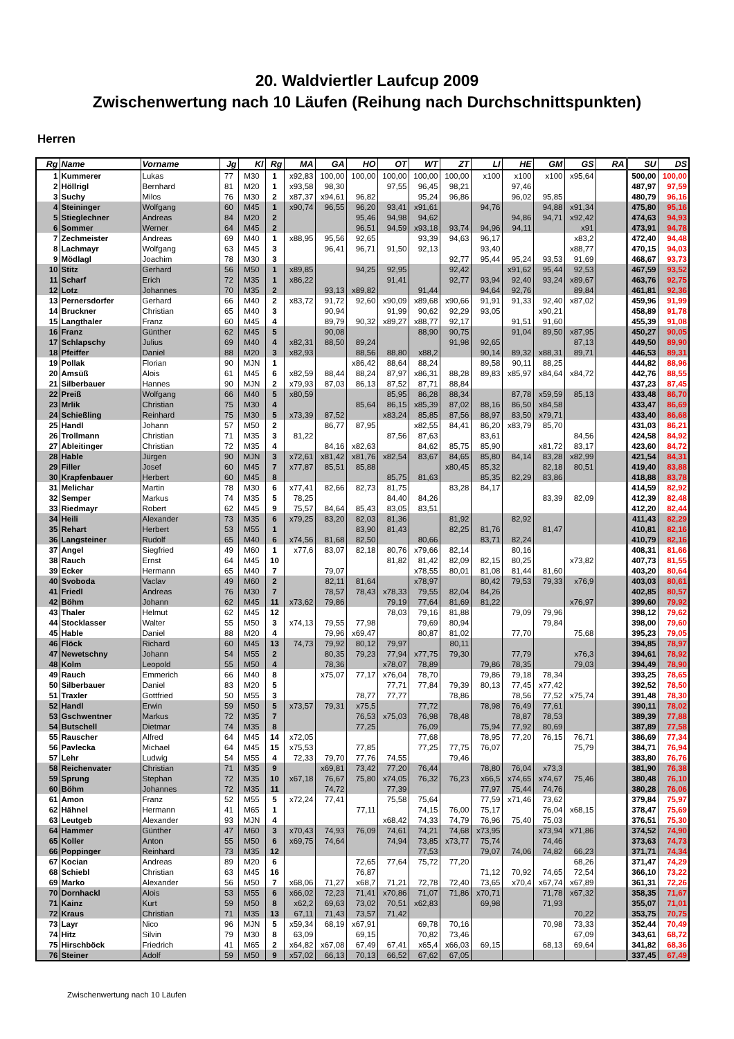20. Waldviertler Laufcup 2009
Zwischenwertung nach 10 Läufen (Reihung nach Durchschnittspunkten)
Herren
| Rg | Name | Vorname | Jg | Kl | Rg | MA | GA | HO | OT | WT | ZT | LI | HE | GM | GS | RA | SU | DS |
| --- | --- | --- | --- | --- | --- | --- | --- | --- | --- | --- | --- | --- | --- | --- | --- | --- | --- | --- |
| 1 | Kummerer | Lukas | 77 | M30 | 1 | x92,83 | 100,00 | 100,00 | 100,00 | 100,00 | 100,00 | x100 | x100 | x100 | x95,64 | | 500,00 | 100,00 |
| 2 | Höllrigl | Bernhard | 81 | M20 | 1 | x93,58 | 98,30 | | 97,55 | 96,45 | 98,21 | | 97,46 | | | | 487,97 | 97,59 |
| 3 | Suchy | Milos | 76 | M30 | 2 | x87,37 | x94,61 | 96,82 | | 95,24 | 96,86 | | 96,02 | 95,85 | | | 480,79 | 96,16 |
| 4 | Steininger | Wolfgang | 60 | M45 | 1 | x90,74 | 96,55 | 96,20 | 93,41 | x91,61 | | 94,76 | | 94,88 | x91,34 | | 475,80 | 95,16 |
| 5 | Stieglechner | Andreas | 84 | M20 | 2 | | | 95,46 | 94,98 | 94,62 | | | 94,86 | 94,71 | x92,42 | | 474,63 | 94,93 |
| 6 | Sommer | Werner | 64 | M45 | 2 | | | 96,51 | 94,59 | x93,18 | 93,74 | 94,96 | 94,11 | | x91 | | 473,91 | 94,78 |
| 7 | Zechmeister | Andreas | 69 | M40 | 1 | x88,95 | 95,56 | 92,65 | | 93,39 | 94,63 | 96,17 | | | x83,2 | | 472,40 | 94,48 |
| 8 | Lachmayr | Wolfgang | 63 | M45 | 3 | | 96,41 | 96,71 | 91,50 | 92,13 | | 93,40 | | | x88,77 | | 470,15 | 94,03 |
| 9 | Mödlagl | Joachim | 78 | M30 | 3 | | | | | | 92,77 | 95,44 | 95,24 | 93,53 | 91,69 | | 468,67 | 93,73 |
| 10 | Stitz | Gerhard | 56 | M50 | 1 | x89,85 | | 94,25 | 92,95 | | 92,42 | | x91,62 | 95,44 | 92,53 | | 467,59 | 93,52 |
| 11 | Scharf | Erich | 72 | M35 | 1 | x86,22 | | | 91,41 | | 92,77 | 93,94 | 92,40 | 93,24 | x89,67 | | 463,76 | 92,75 |
| 12 | Lotz | Johannes | 70 | M35 | 2 | | 93,13 | x89,82 | | 91,44 | | 94,64 | 92,76 | | 89,84 | | 461,81 | 92,36 |
| 13 | Pernersdorfer | Gerhard | 66 | M40 | 2 | x83,72 | 91,72 | 92,60 | x90,09 | x89,68 | x90,66 | 91,91 | 91,33 | 92,40 | x87,02 | | 459,96 | 91,99 |
| 14 | Bruckner | Christian | 65 | M40 | 3 | | 90,94 | | 91,99 | 90,62 | 92,29 | 93,05 | | x90,21 | | | 458,89 | 91,78 |
| 15 | Langthaler | Franz | 60 | M45 | 4 | | 89,79 | 90,32 | x89,27 | x88,77 | 92,17 | | 91,51 | 91,60 | | | 455,39 | 91,08 |
| 16 | Franz | Günther | 62 | M45 | 5 | | 90,08 | | | 88,90 | 90,75 | | 91,04 | 89,50 | x87,95 | | 450,27 | 90,05 |
| 17 | Schlapschy | Julius | 69 | M40 | 4 | x82,31 | 88,50 | 89,24 | | | 91,98 | 92,65 | | | 87,13 | | 449,50 | 89,90 |
| 18 | Pfeiffer | Daniel | 88 | M20 | 3 | x82,93 | | 88,56 | 88,80 | x88,2 | | 90,14 | 89,32 | x88,31 | 89,71 | | 446,53 | 89,31 |
| 19 | Pollak | Florian | 90 | MJN | 1 | | | x86,42 | 88,64 | 88,24 | | 89,58 | 90,11 | 88,25 | | | 444,82 | 88,96 |
| 20 | Amsüß | Alois | 61 | M45 | 6 | x82,59 | 88,44 | 88,24 | 87,97 | x86,31 | 88,28 | 89,83 | x85,97 | x84,64 | x84,72 | | 442,76 | 88,55 |
| 21 | Silberbauer | Hannes | 90 | MJN | 2 | x79,93 | 87,03 | 86,13 | 87,52 | 87,71 | 88,84 | | | | | | 437,23 | 87,45 |
| 22 | Preiß | Wolfgang | 66 | M40 | 5 | x80,59 | | | 85,95 | 86,28 | 88,34 | | 87,78 | x59,59 | 85,13 | | 433,48 | 86,70 |
| 23 | Mrlik | Christian | 75 | M30 | 4 | | | 85,64 | 86,15 | x85,39 | 87,02 | 88,16 | 86,50 | x84,58 | | | 433,47 | 86,69 |
| 24 | Schießling | Reinhard | 75 | M30 | 5 | x73,39 | 87,52 | | x83,24 | 85,85 | 87,56 | 88,97 | 83,50 | x79,71 | | | 433,40 | 86,68 |
| 25 | Handl | Johann | 57 | M50 | 2 | | 86,77 | 87,95 | | x82,55 | 84,41 | 86,20 | x83,79 | 85,70 | | | 431,03 | 86,21 |
| 26 | Trollmann | Christian | 71 | M35 | 3 | 81,22 | | | 87,56 | 87,63 | | 83,61 | | | 84,56 | | 424,58 | 84,92 |
| 27 | Ableitinger | Christian | 72 | M35 | 4 | | 84,16 | x82,63 | | 84,62 | 85,75 | 85,90 | | x81,72 | 83,17 | | 423,60 | 84,72 |
| 28 | Hable | Jürgen | 90 | MJN | 3 | x72,61 | x81,42 | x81,76 | x82,54 | 83,67 | 84,65 | 85,80 | 84,14 | 83,28 | x82,99 | | 421,54 | 84,31 |
| 29 | Filler | Josef | 60 | M45 | 7 | x77,87 | 85,51 | 85,88 | | | x80,45 | 85,32 | | 82,18 | 80,51 | | 419,40 | 83,88 |
| 30 | Krapfenbauer | Herbert | 60 | M45 | 8 | | | | 85,75 | 81,63 | | 85,35 | 82,29 | 83,86 | | | 418,88 | 83,78 |
| 31 | Melichar | Martin | 78 | M30 | 6 | x77,41 | 82,66 | 82,73 | 81,75 | | 83,28 | 84,17 | | | | | 414,59 | 82,92 |
| 32 | Semper | Markus | 74 | M35 | 5 | 78,25 | | | 84,40 | 84,26 | | | | 83,39 | 82,09 | | 412,39 | 82,48 |
| 33 | Riedmayr | Robert | 62 | M45 | 9 | 75,57 | 84,64 | 85,43 | 83,05 | 83,51 | | | | | | | 412,20 | 82,44 |
| 34 | Heili | Alexander | 73 | M35 | 6 | x79,25 | 83,20 | 82,03 | 81,36 | | 81,92 | | 82,92 | | | | 411,43 | 82,29 |
| 35 | Rehart | Herbert | 53 | M55 | 1 | | | 83,90 | 81,43 | | 82,25 | 81,76 | | 81,47 | | | 410,81 | 82,16 |
| 36 | Langsteiner | Rudolf | 65 | M40 | 6 | x74,56 | 81,68 | 82,50 | | 80,66 | | 83,71 | 82,24 | | | | 410,79 | 82,16 |
| 37 | Angel | Siegfried | 49 | M60 | 1 | x77,6 | 83,07 | 82,18 | 80,76 | x79,66 | 82,14 | | 80,16 | | | | 408,31 | 81,66 |
| 38 | Rauch | Ernst | 64 | M45 | 10 | | | | 81,82 | 81,42 | 82,09 | 82,15 | 80,25 | | x73,82 | | 407,73 | 81,55 |
| 39 | Ecker | Hermann | 65 | M40 | 7 | | 79,07 | | | x78,55 | 80,01 | 81,08 | 81,44 | 81,60 | | | 403,20 | 80,64 |
| 40 | Svoboda | Vaclav | 49 | M60 | 2 | | 82,11 | 81,64 | | x78,97 | | 80,42 | 79,53 | 79,33 | x76,9 | | 403,03 | 80,61 |
| 41 | Friedl | Andreas | 76 | M30 | 7 | | 78,57 | 78,43 | x78,33 | 79,55 | 82,04 | 84,26 | | | | | 402,85 | 80,57 |
| 42 | Böhm | Johann | 62 | M45 | 11 | x73,62 | 79,86 | | 79,19 | 77,64 | 81,69 | 81,22 | | | x76,97 | | 399,60 | 79,92 |
| 43 | Thaler | Helmut | 62 | M45 | 12 | | | | 78,03 | 79,16 | 81,88 | | 79,09 | 79,96 | | | 398,12 | 79,62 |
| 44 | Stocklasser | Walter | 55 | M50 | 3 | x74,13 | 79,55 | 77,98 | | 79,69 | 80,94 | | | 79,84 | | | 398,00 | 79,60 |
| 45 | Hable | Daniel | 88 | M20 | 4 | | 79,96 | x69,47 | | 80,87 | 81,02 | | 77,70 | | 75,68 | | 395,23 | 79,05 |
| 46 | Flöck | Richard | 60 | M45 | 13 | 74,73 | 79,92 | 80,12 | 79,97 | | 80,11 | | | | | | 394,85 | 78,97 |
| 47 | Newetschny | Johann | 54 | M55 | 2 | | 80,35 | 79,23 | 77,94 | x77,75 | 79,30 | | 77,79 | | x76,3 | | 394,61 | 78,92 |
| 48 | Kolm | Leopold | 55 | M50 | 4 | | 78,36 | | x78,07 | 78,89 | | 79,86 | 78,35 | | 79,03 | | 394,49 | 78,90 |
| 49 | Rauch | Emmerich | 66 | M40 | 8 | | x75,07 | 77,17 | x76,04 | 78,70 | | 79,86 | 79,18 | 78,34 | | | 393,25 | 78,65 |
| 50 | Silberbauer | Daniel | 83 | M20 | 5 | | | | 77,71 | 77,84 | 79,39 | 80,13 | 77,45 | x77,42 | | | 392,52 | 78,50 |
| 51 | Traxler | Gottfried | 50 | M55 | 3 | | | 78,77 | 77,77 | | 78,86 | | 78,56 | 77,52 | x75,74 | | 391,48 | 78,30 |
| 52 | Handl | Erwin | 59 | M50 | 5 | x73,57 | 79,31 | x75,5 | | 77,72 | | 78,98 | 76,49 | 77,61 | | | 390,11 | 78,02 |
| 53 | Gschwentner | Markus | 72 | M35 | 7 | | | 76,53 | x75,03 | 76,98 | 78,48 | | 78,87 | 78,53 | | | 389,39 | 77,88 |
| 54 | Butschell | Dietmar | 74 | M35 | 8 | | | 77,25 | | 76,09 | | 75,94 | 77,92 | 80,69 | | | 387,89 | 77,58 |
| 55 | Rauscher | Alfred | 64 | M45 | 14 | x72,05 | | | | 77,68 | | 78,95 | 77,20 | 76,15 | 76,71 | | 386,69 | 77,34 |
| 56 | Pavlecka | Michael | 64 | M45 | 15 | x75,53 | | 77,85 | | 77,25 | 77,75 | 76,07 | | | 75,79 | | 384,71 | 76,94 |
| 57 | Lehr | Ludwig | 54 | M55 | 4 | 72,33 | 79,70 | 77,76 | 74,55 | | 79,46 | | | | | | 383,80 | 76,76 |
| 58 | Reichenvater | Christian | 71 | M35 | 9 | | x69,81 | 73,42 | 77,20 | 76,44 | | 78,80 | 76,04 | x73,3 | | | 381,90 | 76,38 |
| 59 | Sprung | Stephan | 72 | M35 | 10 | x67,18 | 76,67 | 75,80 | x74,05 | 76,32 | 76,23 | x66,5 | x74,65 | x74,67 | 75,46 | | 380,48 | 76,10 |
| 60 | Böhm | Johannes | 72 | M35 | 11 | | 74,72 | | 77,39 | | | 77,97 | 75,44 | 74,76 | | | 380,28 | 76,06 |
| 61 | Amon | Franz | 52 | M55 | 5 | x72,24 | 77,41 | | 75,58 | 75,64 | | 77,59 | x71,46 | 73,62 | | | 379,84 | 75,97 |
| 62 | Hähnel | Hermann | 41 | M65 | 1 | | | 77,11 | | 74,15 | 76,00 | 75,17 | | 76,04 | x68,15 | | 378,47 | 75,69 |
| 63 | Leutgeb | Alexander | 93 | MJN | 4 | | | | x68,42 | 74,33 | 74,79 | 76,96 | 75,40 | 75,03 | | | 376,51 | 75,30 |
| 64 | Hammer | Günther | 47 | M60 | 3 | x70,43 | 74,93 | 76,09 | 74,61 | 74,21 | 74,68 | x73,95 | | x73,94 | x71,86 | | 374,52 | 74,90 |
| 65 | Koller | Anton | 55 | M50 | 6 | x69,75 | 74,64 | | 74,94 | 73,85 | x73,77 | 75,74 | | 74,46 | | | 373,63 | 74,73 |
| 66 | Poppinger | Reinhard | 73 | M35 | 12 | | | | | 77,53 | | 79,07 | 74,06 | 74,82 | 66,23 | | 371,71 | 74,34 |
| 67 | Kocian | Andreas | 89 | M20 | 6 | | | 72,65 | 77,64 | 75,72 | 77,20 | | | | 68,26 | | 371,47 | 74,29 |
| 68 | Schiebl | Christian | 63 | M45 | 16 | | | 76,87 | | | | 71,12 | 70,92 | 74,65 | 72,54 | | 366,10 | 73,22 |
| 69 | Marko | Alexander | 56 | M50 | 7 | x68,06 | 71,27 | x68,7 | 71,21 | 72,78 | 72,40 | 73,65 | x70,4 | x67,74 | x67,89 | | 361,31 | 72,26 |
| 70 | Dornhackl | Alois | 53 | M55 | 6 | x66,02 | 72,23 | 71,41 | x70,86 | 71,07 | 71,86 | x70,71 | | 71,78 | x67,32 | | 358,35 | 71,67 |
| 71 | Kainz | Kurt | 59 | M50 | 8 | x62,2 | 69,63 | 73,02 | 70,51 | x62,83 | | 69,98 | | 71,93 | | | 355,07 | 71,01 |
| 72 | Kraus | Christian | 71 | M35 | 13 | 67,11 | 71,43 | 73,57 | 71,42 | | | | | | 70,22 | | 353,75 | 70,75 |
| 73 | Layr | Nico | 96 | MJN | 5 | x59,34 | 68,19 | x67,91 | | 69,78 | 70,16 | | | 70,98 | 73,33 | | 352,44 | 70,49 |
| 74 | Hitz | Silvin | 79 | M30 | 8 | 63,09 | | 69,15 | | 70,82 | 73,46 | | | | 67,09 | | 343,61 | 68,72 |
| 75 | Hirschböck | Friedrich | 41 | M65 | 2 | x64,82 | x67,08 | 67,49 | 67,41 | x65,4 | x66,03 | 69,15 | | 68,13 | 69,64 | | 341,82 | 68,36 |
| 76 | Steiner | Adolf | 59 | M50 | 9 | x57,02 | 66,13 | 70,13 | 66,52 | 67,62 | 67,05 | | | | | | 337,45 | 67,49 |
Zwischenwertung nach 10 Läufen